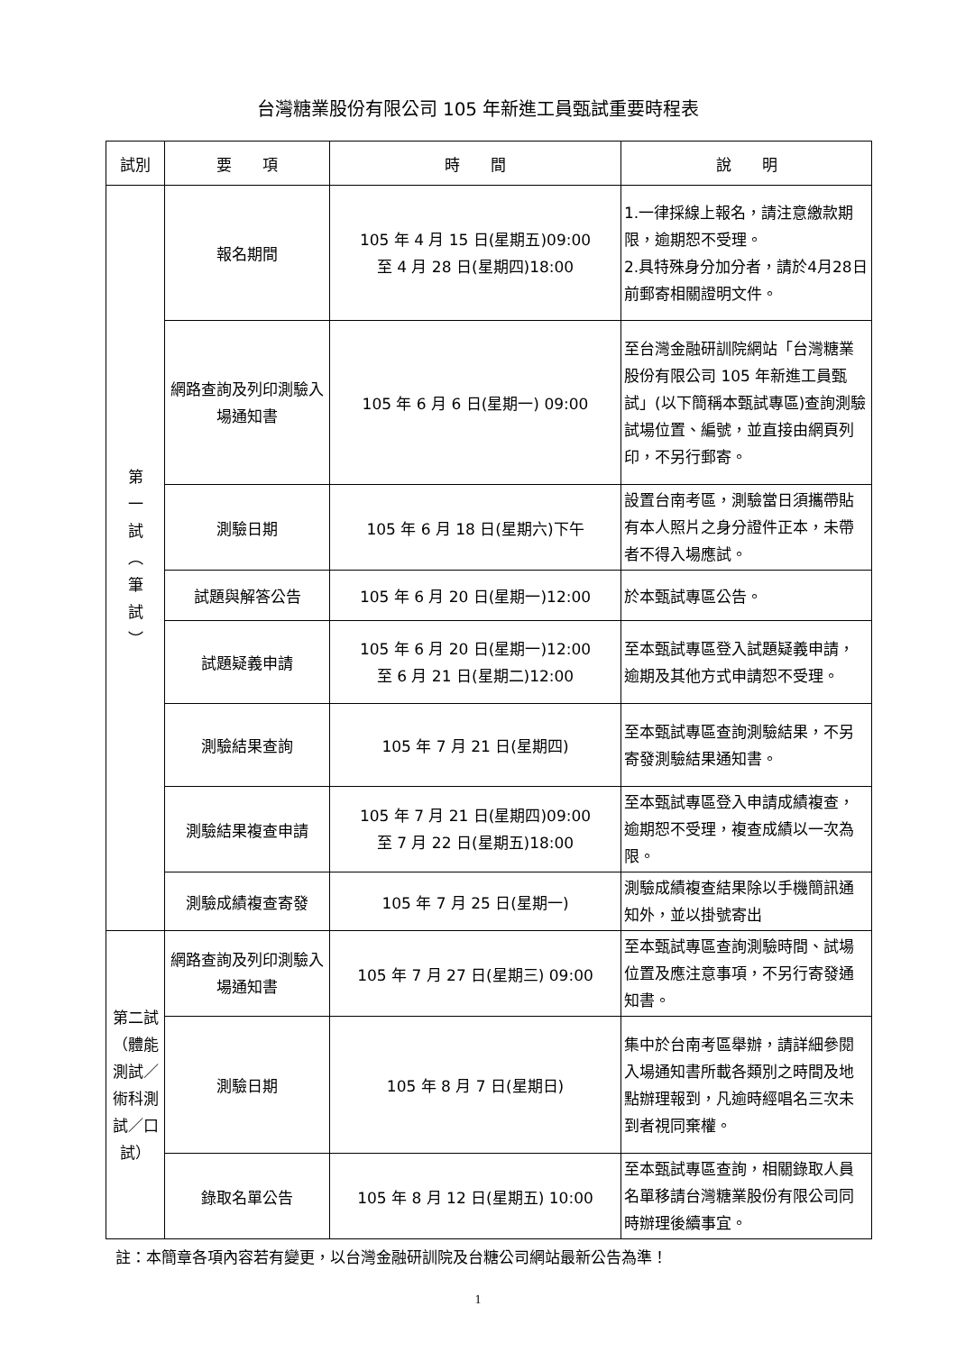台灣糖業股份有限公司 105 年新進工員甄試重要時程表
| 試別 | 要 項 | 時 間 | 說 明 |
| --- | --- | --- | --- |
| 第 一 試 ︵ 筆 試 ︶ | 報名期間 | 105 年 4 月 15 日(星期五)09:00 至 4 月 28 日(星期四)18:00 | 1.一律採線上報名，請注意繳款期限，逾期恕不受理。 2.具特殊身分加分者，請於4月28日前郵寄相關證明文件。 |
| | 網路查詢及列印測驗入場通知書 | 105 年 6 月 6 日(星期一) 09:00 | 至台灣金融研訓院網站「台灣糖業股份有限公司 105 年新進工員甄試」(以下簡稱本甄試專區)查詢測驗試場位置、編號，並直接由網頁列印，不另行郵寄。 |
| | 測驗日期 | 105 年 6 月 18 日(星期六)下午 | 設置台南考區，測驗當日須攜帶貼有本人照片之身分證件正本，未帶者不得入場應試。 |
| | 試題與解答公告 | 105 年 6 月 20 日(星期一)12:00 | 於本甄試專區公告。 |
| | 試題疑義申請 | 105 年 6 月 20 日(星期一)12:00 至 6 月 21 日(星期二)12:00 | 至本甄試專區登入試題疑義申請，逾期及其他方式申請恕不受理。 |
| | 測驗結果查詢 | 105 年 7 月 21 日(星期四) | 至本甄試專區查詢測驗結果，不另寄發測驗結果通知書。 |
| | 測驗結果複查申請 | 105 年 7 月 21 日(星期四)09:00 至 7 月 22 日(星期五)18:00 | 至本甄試專區登入申請成績複查，逾期恕不受理，複查成績以一次為限。 |
| | 測驗成績複查寄發 | 105 年 7 月 25 日(星期一) | 測驗成績複查結果除以手機簡訊通知外，並以掛號寄出 |
| 第二試（體能測試／術科測試／口試） | 網路查詢及列印測驗入場通知書 | 105 年 7 月 27 日(星期三) 09:00 | 至本甄試專區查詢測驗時間、試場位置及應注意事項，不另行寄發通知書。 |
| | 測驗日期 | 105 年 8 月 7 日(星期日) | 集中於台南考區舉辦，請詳細參閱入場通知書所載各類別之時間及地點辦理報到，凡逾時經唱名三次未到者視同棄權。 |
| | 錄取名單公告 | 105 年 8 月 12 日(星期五) 10:00 | 至本甄試專區查詢，相關錄取人員名單移請台灣糖業股份有限公司同時辦理後續事宜。 |
註：本簡章各項內容若有變更，以台灣金融研訓院及台糖公司網站最新公告為準！
1